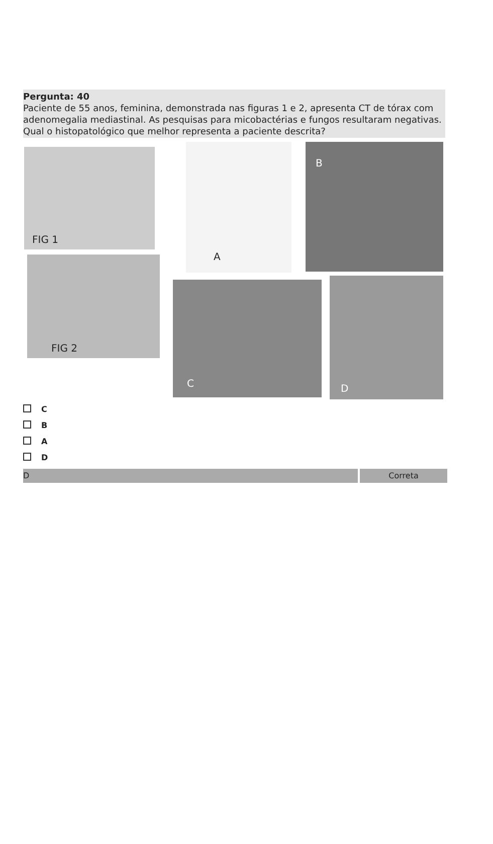Pergunta: 40
Paciente de 55 anos, feminina, demonstrada nas figuras 1 e 2, apresenta CT de tórax com adenomegalia mediastinal. As pesquisas para micobactérias e fungos resultaram negativas. Qual o histopatológico que melhor representa a paciente descrita?
FIG 1
FIG 2
A B
C D
C
B
A
D
D Correta